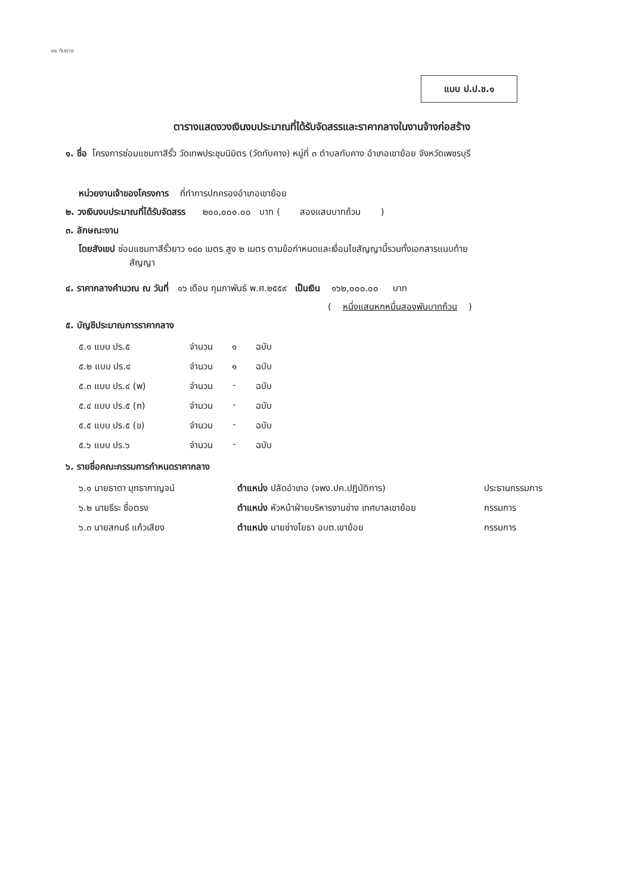๑๒ ทับคาง
แบบ ป.ป.ช.๑
ตารางแสดงวงเงินงบประมาณที่ได้รับจัดสรรและราคากลางในงานจ้างก่อสร้าง
๑. ชื่อ โครงการซ่อมแซมทาสีรั้ว วัดเทพประชุมนิมิตร (วัดทับคาง) หมู่ที่ ๓ ตำบลทับคาง อำเภอเขาย้อย จังหวัดเพชรบุรี
หน่วยงานเจ้าของโครงการ ที่ทำการปกครองอำเภอเขาย้อย
๒. วงเงินงบประมาณที่ได้รับจัดสรร ๒๐๐,๐๐๐.๐๐ บาท ( สองแสนบาทถ้วน )
๓. ลักษณะงาน
โดยสังเขป ซ่อมแซมทาสีรั้วยาว ๑๘๐ เมตร สูง ๒ เมตร ตามข้อกำหนดและเงื่อนไขสัญญานี้รวมทั้งเอกสารแนบท้าย
สัญญา
๔. ราคากลางคำนวณ ณ วันที่ ๑๖ เดือน กุมภาพันธ์ พ.ศ.๒๕๕๙ เป็นเงิน ๑๖๒,๐๐๐.๐๐ บาท
( หนึ่งแสนหกหมื่นสองพันบาทถ้วน )
๕. บัญชีประมาณการราคากลาง
| ๕.๑ แบบ ปร.๕ | จำนวน | ๑ | ฉบับ |
| ๕.๒ แบบ ปร.๔ | จำนวน | ๑ | ฉบับ |
| ๕.๓ แบบ ปร.๔ (พ) | จำนวน | - | ฉบับ |
| ๕.๔ แบบ ปร.๕ (ก) | จำนวน | - | ฉบับ |
| ๕.๕ แบบ ปร.๕ (ข) | จำนวน | - | ฉบับ |
| ๕.๖ แบบ ปร.๖ | จำนวน | - | ฉบับ |
๖. รายชื่อคณะกรรมการกำหนดราคากลาง
| ๖.๑ นายธาดา มุทธากาญจน์ | ตำแหน่ง ปลัดอำเภอ (จพง.ปค.ปฏิบัติการ) | ประธานกรรมการ |
| ๖.๒ นายธีระ ซื่อตรง | ตำแหน่ง หัวหน้าฝ่ายบริหารงานช่าง เทศบาลเขาย้อย | กรรมการ |
| ๖.๓ นายสกนธ์ แก้วเสียง | ตำแหน่ง นายช่างโยธา อบต.เขาย้อย | กรรมการ |